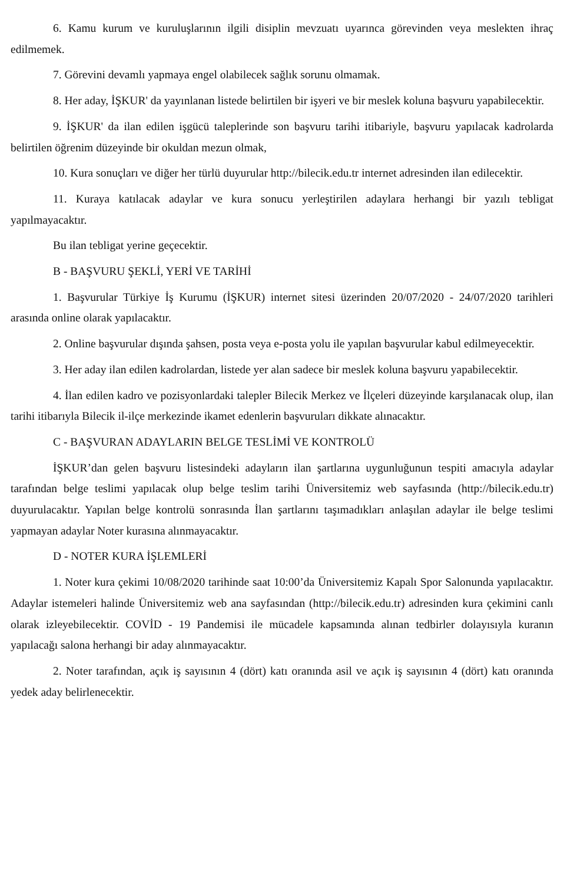6. Kamu kurum ve kuruluşlarının ilgili disiplin mevzuatı uyarınca görevinden veya meslekten ihraç edilmemek.
7. Görevini devamlı yapmaya engel olabilecek sağlık sorunu olmamak.
8. Her aday, İŞKUR' da yayınlanan listede belirtilen bir işyeri ve bir meslek koluna başvuru yapabilecektir.
9. İŞKUR' da ilan edilen işgücü taleplerinde son başvuru tarihi itibariyle, başvuru yapılacak kadrolarda belirtilen öğrenim düzeyinde bir okuldan mezun olmak,
10. Kura sonuçları ve diğer her türlü duyurular http://bilecik.edu.tr internet adresinden ilan edilecektir.
11. Kuraya katılacak adaylar ve kura sonucu yerleştirilen adaylara herhangi bir yazılı tebligat yapılmayacaktır.
Bu ilan tebligat yerine geçecektir.
B - BAŞVURU ŞEKLİ, YERİ VE TARİHİ
1. Başvurular Türkiye İş Kurumu (İŞKUR) internet sitesi üzerinden 20/07/2020 - 24/07/2020 tarihleri arasında online olarak yapılacaktır.
2. Online başvurular dışında şahsen, posta veya e-posta yolu ile yapılan başvurular kabul edilmeyecektir.
3. Her aday ilan edilen kadrolardan, listede yer alan sadece bir meslek koluna başvuru yapabilecektir.
4. İlan edilen kadro ve pozisyonlardaki talepler Bilecik Merkez ve İlçeleri düzeyinde karşılanacak olup, ilan tarihi itibarıyla Bilecik il-ilçe merkezinde ikamet edenlerin başvuruları dikkate alınacaktır.
C - BAŞVURAN ADAYLARIN BELGE TESLİMİ VE KONTROLÜ
İŞKUR’dan gelen başvuru listesindeki adayların ilan şartlarına uygunluğunun tespiti amacıyla adaylar tarafından belge teslimi yapılacak olup belge teslim tarihi Üniversitemiz web sayfasında (http://bilecik.edu.tr) duyurulacaktır. Yapılan belge kontrolü sonrasında İlan şartlarını taşımadıkları anlaşılan adaylar ile belge teslimi yapmayan adaylar Noter kurasına alınmayacaktır.
D - NOTER KURA İŞLEMLERİ
1. Noter kura çekimi 10/08/2020 tarihinde saat 10:00’da Üniversitemiz Kapalı Spor Salonunda yapılacaktır. Adaylar istemeleri halinde Üniversitemiz web ana sayfasından (http://bilecik.edu.tr) adresinden kura çekimini canlı olarak izleyebilecektir. COVİD - 19 Pandemisi ile mücadele kapsamında alınan tedbirler dolayısıyla kuranın yapılacağı salona herhangi bir aday alınmayacaktır.
2. Noter tarafından, açık iş sayısının 4 (dört) katı oranında asil ve açık iş sayısının 4 (dört) katı oranında yedek aday belirlenecektir.